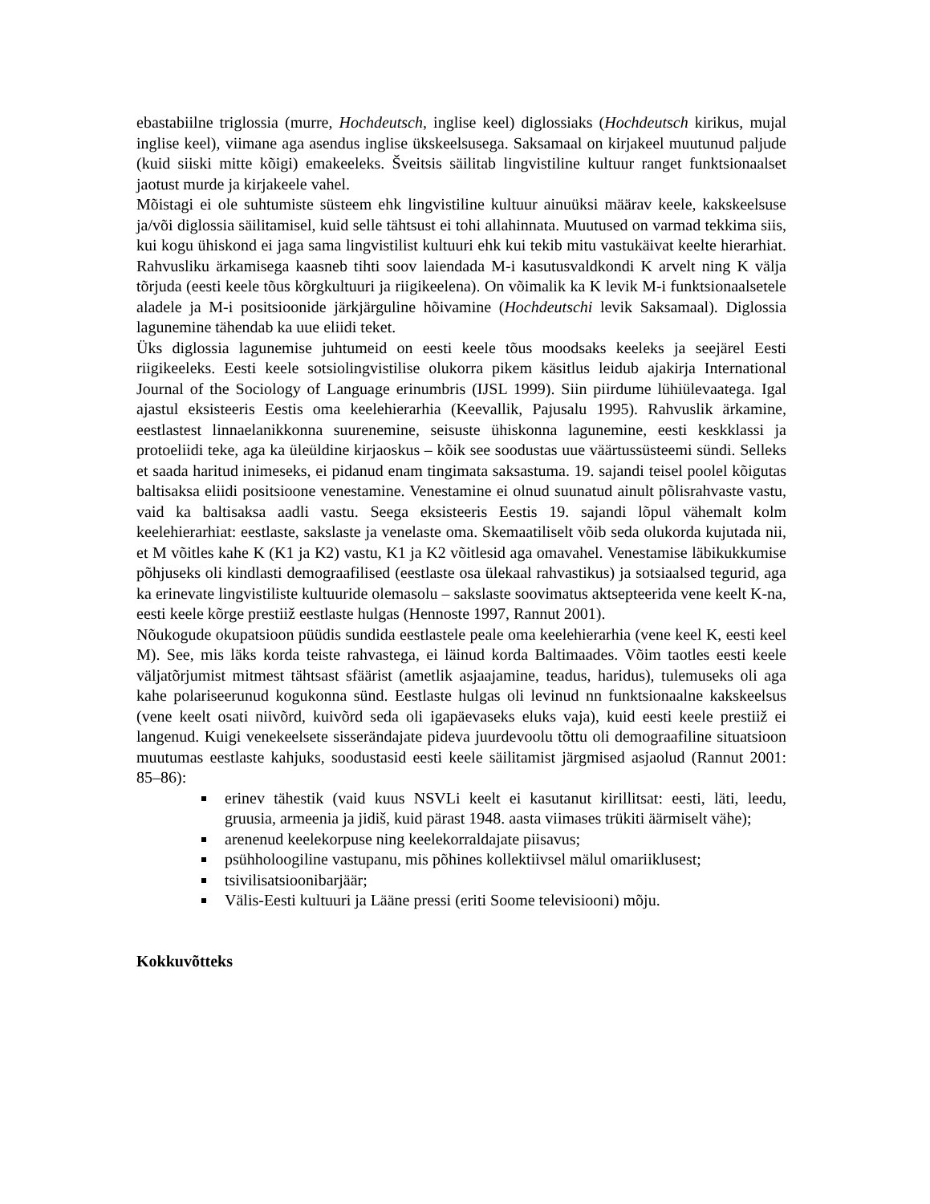ebastabiilne triglossia (murre, Hochdeutsch, inglise keel) diglossiaks (Hochdeutsch kirikus, mujal inglise keel), viimane aga asendus inglise ükskeelsusega. Saksamaal on kirjakeel muutunud paljude (kuid siiski mitte kõigi) emakeeleks. Šveitsis säilitab lingvistiline kultuur ranget funktsionaalset jaotust murde ja kirjakeele vahel.
Mõistagi ei ole suhtumiste süsteem ehk lingvistiline kultuur ainuüksi määrav keele, kakskeelsuse ja/või diglossia säilitamisel, kuid selle tähtsust ei tohi allahinnata. Muutused on varmad tekkima siis, kui kogu ühiskond ei jaga sama lingvistilist kultuuri ehk kui tekib mitu vastukäivat keelte hierarhiat. Rahvusliku ärkamisega kaasneb tihti soov laiendada M-i kasutusvaldkondi K arvelt ning K välja tõrjuda (eesti keele tõus kõrgkultuuri ja riigikeelena). On võimalik ka K levik M-i funktsionaalsetele aladele ja M-i positsioonide järkjärguline hõivamine (Hochdeutschi levik Saksamaal). Diglossia lagunemine tähendab ka uue eliidi teket.
Üks diglossia lagunemise juhtumeid on eesti keele tõus moodsaks keeleks ja seejärel Eesti riigikeeleks. Eesti keele sotsiolingvistilise olukorra pikem käsitlus leidub ajakirja International Journal of the Sociology of Language erinumbris (IJSL 1999). Siin piirdume lühiülevaatega. Igal ajastul eksisteeris Eestis oma keelehierarhia (Keevallik, Pajusalu 1995). Rahvuslik ärkamine, eestlastest linnaelanikkonna suurenemine, seisuste ühiskonna lagunemine, eesti keskklassi ja protoeliidi teke, aga ka üleüldine kirjaoskus – kõik see soodustas uue väärtussüsteemi sündi. Selleks et saada haritud inimeseks, ei pidanud enam tingimata saksastuma. 19. sajandi teisel poolel kõigutas baltisaksa eliidi positsioone venestamine. Venestamine ei olnud suunatud ainult põlisrahvaste vastu, vaid ka baltisaksa aadli vastu. Seega eksisteeris Eestis 19. sajandi lõpul vähemalt kolm keelehierarhiat: eestlaste, sakslaste ja venelaste oma. Skemaatiliselt võib seda olukorda kujutada nii, et M võitles kahe K (K1 ja K2) vastu, K1 ja K2 võitlesid aga omavahel. Venestamise läbikukkumise põhjuseks oli kindlasti demograafilised (eestlaste osa ülekaal rahvastikus) ja sotsiaalsed tegurid, aga ka erinevate lingvistiliste kultuuride olemasolu – sakslaste soovimatus aktsepteerida vene keelt K-na, eesti keele kõrge prestiiž eestlaste hulgas (Hennoste 1997, Rannut 2001).
Nõukogude okupatsioon püüdis sundida eestlastele peale oma keelehierarhia (vene keel K, eesti keel M). See, mis läks korda teiste rahvastega, ei läinud korda Baltimaades. Võim taotles eesti keele väljatõrjumist mitmest tähtsast sfäärist (ametlik asjaajamine, teadus, haridus), tulemuseks oli aga kahe polariseerunud kogukonna sünd. Eestlaste hulgas oli levinud nn funktsionaalne kakskeelsus (vene keelt osati niivõrd, kuivõrd seda oli igapäevaseks eluks vaja), kuid eesti keele prestiiž ei langenud. Kuigi venekeelsete sisserändajate pideva juurdevoolu tõttu oli demograafiline situatsioon muutumas eestlaste kahjuks, soodustasid eesti keele säilitamist järgmised asjaolud (Rannut 2001: 85–86):
erinev tähestik (vaid kuus NSVLi keelt ei kasutanut kirillitsat: eesti, läti, leedu, gruusia, armeenia ja jidiš, kuid pärast 1948. aasta viimases trükiti äärmiselt vähe);
arenenud keelekorpuse ning keelekorraldajate piisavus;
psühholoogiline vastupanu, mis põhines kollektiivsel mälul omariiklusest;
tsivilisatsioonibarjäär;
Välis-Eesti kultuuri ja Lääne pressi (eriti Soome televisiooni) mõju.
Kokkuvõtteks